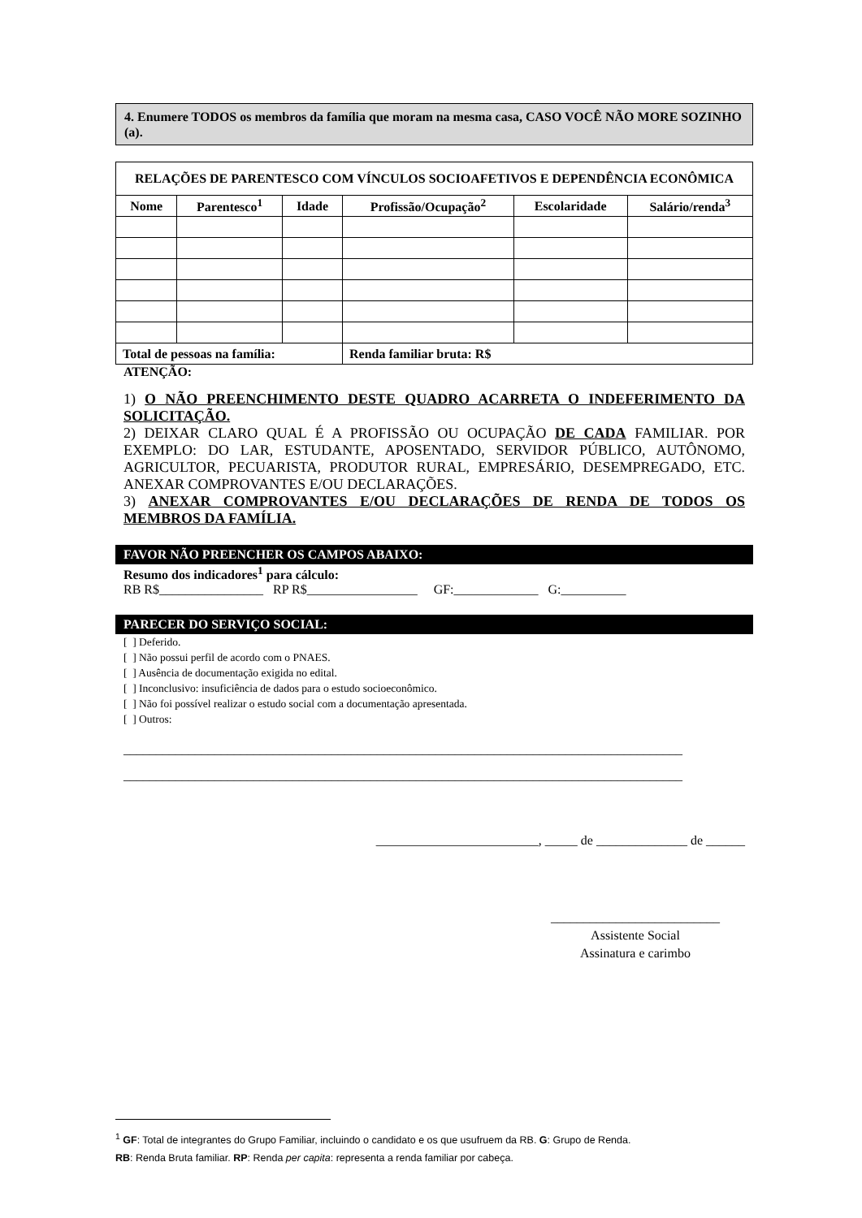4. Enumere TODOS os membros da família que moram na mesma casa, CASO VOCÊ NÃO MORE SOZINHO (a).
| RELAÇÕES DE PARENTESCO COM VÍNCULOS SOCIOAFETIVOS E DEPENDÊNCIA ECONÔMICA | | | | | |
| --- | --- | --- | --- | --- | --- |
| Nome | Parentesco<sup>1</sup> | Idade | Profissão/Ocupação<sup>2</sup> | Escolaridade | Salário/renda<sup>3</sup> |
| Total de pessoas na família: | | | Renda familiar bruta: R$ | | |
ATENÇÃO:
1) O NÃO PREENCHIMENTO DESTE QUADRO ACARRETA O INDEFERIMENTO DA SOLICITAÇÃO.
2) DEIXAR CLARO QUAL É A PROFISSÃO OU OCUPAÇÃO DE CADA FAMILIAR. POR EXEMPLO: DO LAR, ESTUDANTE, APOSENTADO, SERVIDOR PÚBLICO, AUTÔNOMO, AGRICULTOR, PECUARISTA, PRODUTOR RURAL, EMPRESÁRIO, DESEMPREGADO, ETC. ANEXAR COMPROVANTES E/OU DECLARAÇÕES.
3) ANEXAR COMPROVANTES E/OU DECLARAÇÕES DE RENDA DE TODOS OS MEMBROS DA FAMÍLIA.
FAVOR NÃO PREENCHER OS CAMPOS ABAIXO:
Resumo dos indicadores<sup>1</sup> para cálculo:
RB R$________________ RP R$_________________ GF:_____________ G:__________
PARECER DO SERVIÇO SOCIAL:
[ ] Deferido.
[ ] Não possui perfil de acordo com o PNAES.
[ ] Ausência de documentação exigida no edital.
[ ] Inconclusivo: insuficiência de dados para o estudo socioeconômico.
[ ] Não foi possível realizar o estudo social com a documentação apresentada.
[ ] Outros:
______________________________________________________________________________________
______________________________________________________________________________________
_________________________, _____ de ______________ de ______
__________________________
Assistente Social
Assinatura e carimbo
<sup>1</sup> GF: Total de integrantes do Grupo Familiar, incluindo o candidato e os que usufruem da RB. G: Grupo de Renda.
RB: Renda Bruta familiar. RP: Renda per capita: representa a renda familiar por cabeça.